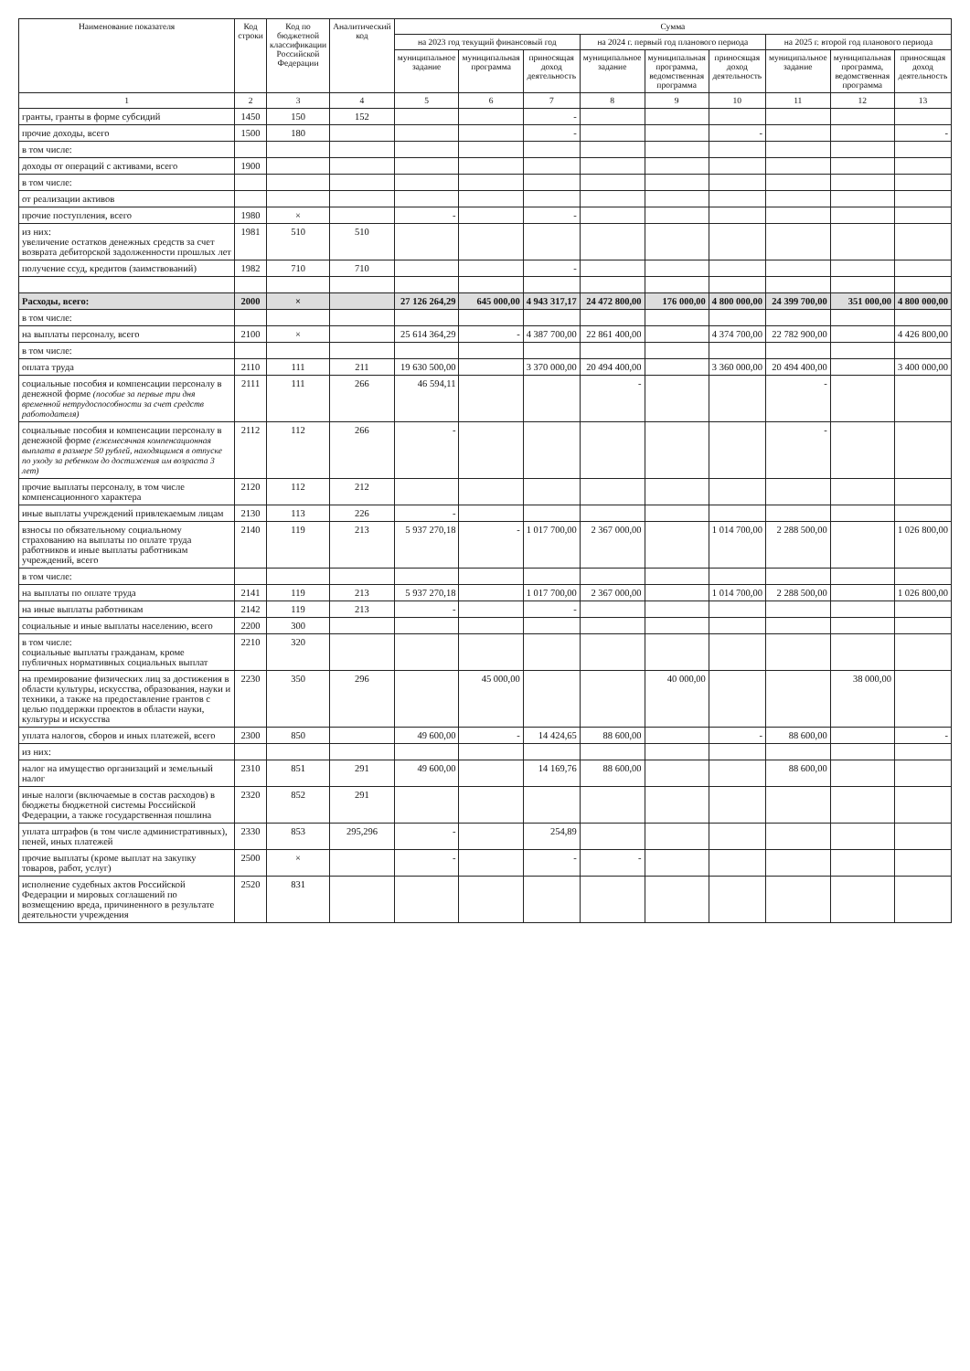| Наименование показателя | Код строки | Код по бюджетной классификации Российской Федерации | Аналитический код | Сумма | | | | | | | | |
| --- | --- | --- | --- | --- | --- | --- | --- | --- | --- | --- | --- | --- |
| | | | | на 2023 год текущий финансовый год | | | на 2024 г. первый год планового периода | | | на 2025 г. второй год планового периода | | |
| | | | | муниципальное задание | муниципальная программа | приносящая доход деятельность | муниципальное задание | муниципальная программа, ведомственная программа | приносящая доход деятельность | муниципальное задание | муниципальная программа, ведомственная программа | приносящая доход деятельность |
| 1 | 2 | 3 | 4 | 5 | 6 | 7 | 8 | 9 | 10 | 11 | 12 | 13 |
| гранты, гранты в форме субсидий | 1450 | 150 | 152 | | | - | | | | | | |
| прочие доходы, всего | 1500 | 180 | | | | - | | | - | | | - |
| в том числе: | | | | | | | | | | | | |
| доходы от операций с активами, всего | 1900 | | | | | | | | | | | |
| в том числе: | | | | | | | | | | | | |
| от реализации активов | | | | | | | | | | | | |
| прочие поступления, всего | 1980 | × | | - | | - | | | | | | |
| из них: увеличение остатков денежных средств за счет возврата дебиторской задолженности прошлых лет | 1981 | 510 | 510 | | | | | | | | | |
| получение ссуд, кредитов (заимствований) | 1982 | 710 | 710 | | | - | | | | | | |
| Расходы, всего: | 2000 | × | | 27 126 264,29 | 645 000,00 | 4 943 317,17 | 24 472 800,00 | 176 000,00 | 4 800 000,00 | 24 399 700,00 | 351 000,00 | 4 800 000,00 |
| в том числе: | | | | | | | | | | | | |
| на выплаты персоналу, всего | 2100 | × | | 25 614 364,29 | - | 4 387 700,00 | 22 861 400,00 | | 4 374 700,00 | 22 782 900,00 | | 4 426 800,00 |
| в том числе: | | | | | | | | | | | | |
| оплата труда | 2110 | 111 | 211 | 19 630 500,00 | | 3 370 000,00 | 20 494 400,00 | | 3 360 000,00 | 20 494 400,00 | | 3 400 000,00 |
| социальные пособия и компенсации персоналу в денежной форме (пособие за первые три дня временной нетрудоспособности за счет средств работодателя) | 2111 | 111 | 266 | 46 594,11 | | | - | | | - | | |
| социальные пособия и компенсации персоналу в денежной форме (ежемесячная компенсационная выплата в размере 50 рублей, находящимся в отпуске по уходу за ребенком до достижения им возраста 3 лет) | 2112 | 112 | 266 | - | | | | | | - | | |
| прочие выплаты персоналу, в том числе компенсационного характера | 2120 | 112 | 212 | | | | | | | | | |
| иные выплаты учреждений привлекаемым лицам | 2130 | 113 | 226 | - | | | | | | | | |
| взносы по обязательному социальному страхованию на выплаты по оплате труда работников и иные выплаты работникам учреждений, всего | 2140 | 119 | 213 | 5 937 270,18 | - | 1 017 700,00 | 2 367 000,00 | | 1 014 700,00 | 2 288 500,00 | | 1 026 800,00 |
| в том числе: | | | | | | | | | | | | |
| на выплаты по оплате труда | 2141 | 119 | 213 | 5 937 270,18 | | 1 017 700,00 | 2 367 000,00 | | 1 014 700,00 | 2 288 500,00 | | 1 026 800,00 |
| на иные выплаты работникам | 2142 | 119 | 213 | - | | - | | | | | | |
| социальные и иные выплаты населению, всего | 2200 | 300 | | | | | | | | | | |
| в том числе: социальные выплаты гражданам, кроме публичных нормативных социальных выплат | 2210 | 320 | | | | | | | | | | |
| на премирование физических лиц за достижения в области культуры, искусства, образования, науки и техники, а также на предоставление грантов с целью поддержки проектов в области науки, культуры и искусства | 2230 | 350 | 296 | | 45 000,00 | | | 40 000,00 | | | 38 000,00 | |
| уплата налогов, сборов и иных платежей, всего | 2300 | 850 | | 49 600,00 | - | 14 424,65 | 88 600,00 | | - | 88 600,00 | | - |
| из них: | | | | | | | | | | | | |
| налог на имущество организаций и земельный налог | 2310 | 851 | 291 | 49 600,00 | | 14 169,76 | 88 600,00 | | | 88 600,00 | | |
| иные налоги (включаемые в состав расходов) в бюджеты бюджетной системы Российской Федерации, а также государственная пошлина | 2320 | 852 | 291 | | | | | | | | | |
| уплата штрафов (в том числе административных), пеней, иных платежей | 2330 | 853 | 295,296 | - | | 254,89 | | | | | | |
| прочие выплаты (кроме выплат на закупку товаров, работ, услуг) | 2500 | × | | - | | - | - | | | | | |
| исполнение судебных актов Российской Федерации и мировых соглашений по возмещению вреда, причиненного в результате деятельности учреждения | 2520 | 831 | | | | | | | | | | |